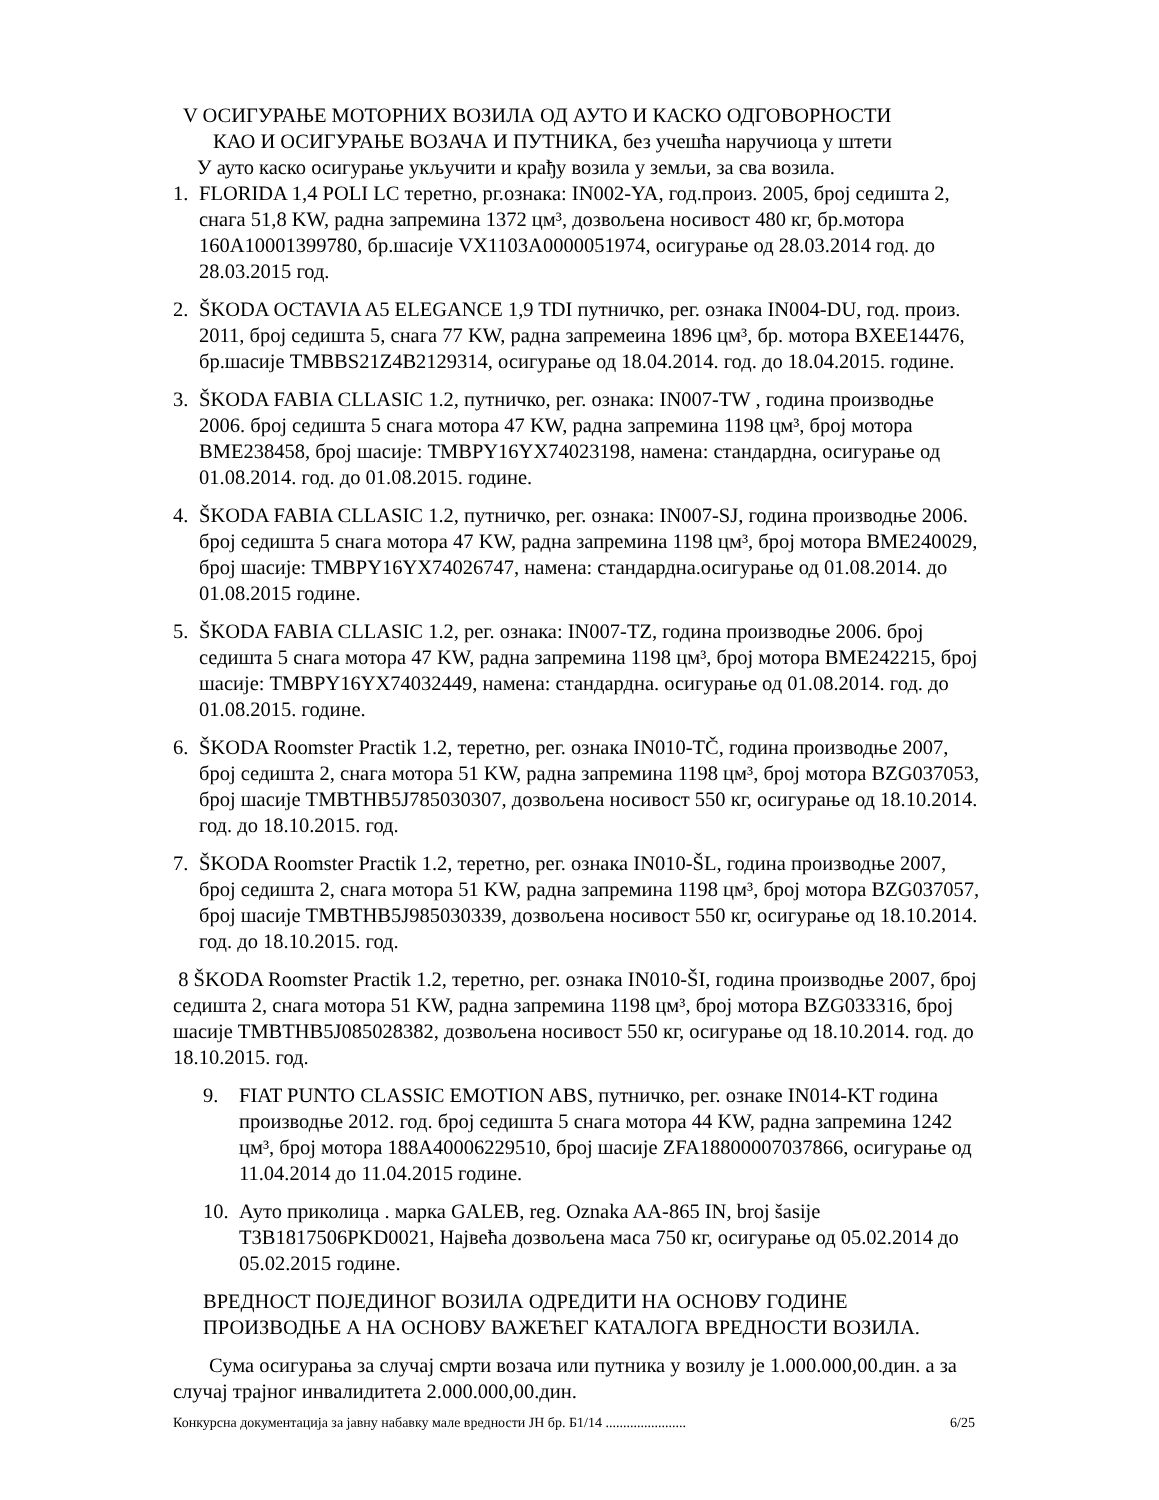V ОСИГУРАЊЕ МОТОРНИХ ВОЗИЛА ОД АУТО И КАСКО ОДГОВОРНОСТИ
КАО И ОСИГУРАЊЕ ВОЗАЧА И ПУТНИКА, без учешћа наручиоца у штети
У ауто каско осигурање укључити и крађу возила у земљи, за сва возила.
1. FLORIDA 1,4 POLI LC теретно, рг.ознака: IN002-YA, год.произ. 2005, број седишта 2, снага 51,8 KW, радна запремина 1372 цм³, дозвољена носивост 480 кг, бр.мотора 160A10001399780, бр.шасије VX1103A0000051974, осигурање од 28.03.2014 год. до 28.03.2015 год.
2. ŠKODA OCTAVIA A5 ELEGANCE 1,9 TDI путничко, рег. ознака IN004-DU, год. произ. 2011, број седишта 5, снага 77 KW, радна запремеина 1896 цм³, бр. мотора BXEE14476, бр.шасије TMBBS21Z4B2129314, осигурање од 18.04.2014. год. до 18.04.2015. године.
3. ŠKODA FABIA CLLASIC 1.2, путничко, рег. ознака: IN007-TW , година производње 2006. број седишта 5 снага мотора 47 KW, радна запремина 1198 цм³, број мотора BME238458, број шасије: TMBPY16YX74023198, намена: стандардна, осигурање од 01.08.2014. год. до 01.08.2015. године.
4. ŠKODA FABIA CLLASIC 1.2, путничко, рег. ознака: IN007-SJ, година производње 2006. број седишта 5 снага мотора 47 KW, радна запремина 1198 цм³, број мотора BME240029, број шасије: TMBPY16YX74026747, намена: стандардна.осигурање од 01.08.2014. до 01.08.2015 године.
5. ŠKODA FABIA CLLASIC 1.2, рег. ознака: IN007-TZ, година производње 2006. број седишта 5 снага мотора 47 KW, радна запремина 1198 цм³, број мотора BME242215, број шасије: TMBPY16YX74032449, намена: стандардна. осигурање од 01.08.2014. год. до 01.08.2015. године.
6. ŠKODA Roomster Practik 1.2, теретно, рег. ознака IN010-TČ, година производње 2007, број седишта 2, снага мотора 51 KW, радна запремина 1198 цм³, број мотора BZG037053, број шасије TMBTHB5J785030307, дозвољена носивост 550 кг, осигурање од 18.10.2014. год. до 18.10.2015. год.
7. ŠKODA Roomster Practik 1.2, теретно, рег. ознака IN010-ŠL, година производње 2007, број седишта 2, снага мотора 51 KW, радна запремина 1198 цм³, број мотора BZG037057, број шасије TMBTHB5J985030339, дозвољена носивост 550 кг, осигурање од 18.10.2014. год. до 18.10.2015. год.
8 ŠKODA Roomster Practik 1.2, теретно, рег. ознака IN010-ŠI, година производње 2007, број седишта 2, снага мотора 51 KW, радна запремина 1198 цм³, број мотора BZG033316, број шасије TMBTHB5J085028382, дозвољена носивост 550 кг, осигурање од 18.10.2014. год. до 18.10.2015. год.
9. FIAT PUNTO CLASSIC EMOTION ABS, путничко, рег. ознаке IN014-KT година производње 2012. год. број седишта 5 снага мотора 44 KW, радна запремина 1242 цм³, број мотора 188A40006229510, број шасије ZFA18800007037866, осигурање од 11.04.2014 до 11.04.2015 године.
10.
Ауто приколица . марка GALEB, reg. Oznaka AA-865 IN, broj šasije T3B1817506PKD0021, Највећа дозвољена маса 750 кг, осигурање од 05.02.2014 до 05.02.2015 године.
ВРЕДНОСТ ПОЈЕДИНОГ ВОЗИЛА ОДРЕДИТИ НА ОСНОВУ ГОДИНЕ ПРОИЗВОДЊЕ А НА ОСНОВУ ВАЖЕЋЕГ КАТАЛОГА ВРЕДНОСТИ ВОЗИЛА.
Сума осигурања за случај смрти возача или путника у возилу је 1.000.000,00.дин. а за случај трајног инвалидитета 2.000.000,00.дин.
Конкурсна документација за јавну набавку мале вредности ЈН бр. Б1/14 ....................... 6/25